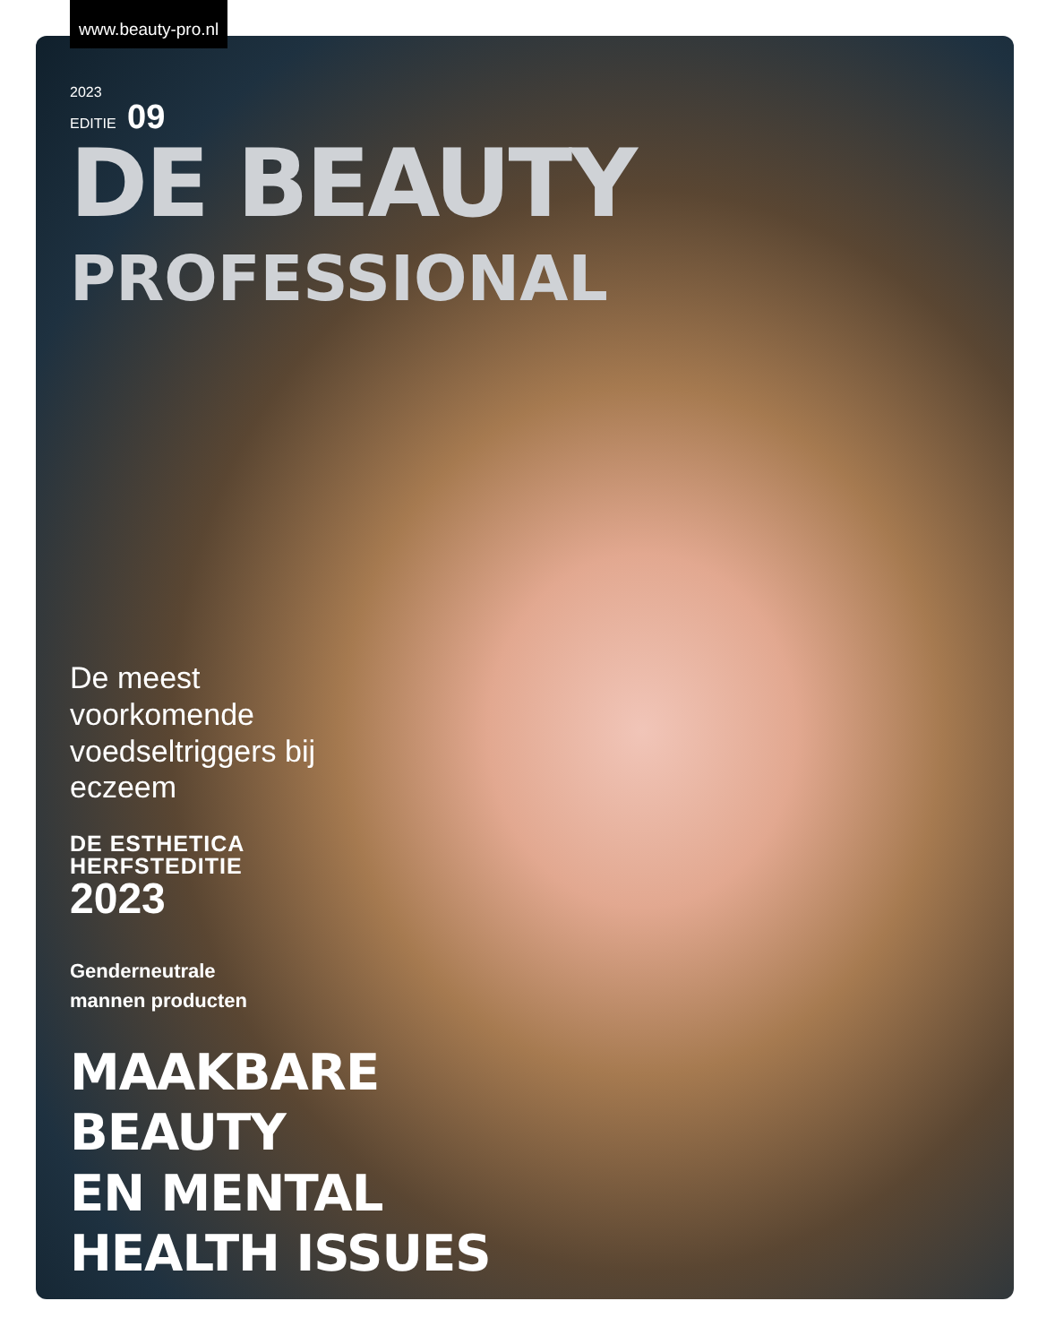www.beauty-pro.nl
2023
EDITIE 09
DE BEAUTY
PROFESSIONAL
De meest voorkomende voedseltriggers bij eczeem
DE ESTHETICA
HERFSTEDITIE
2023
Genderneutrale
mannen producten
MAAKBARE
BEAUTY
EN MENTAL
HEALTH ISSUES